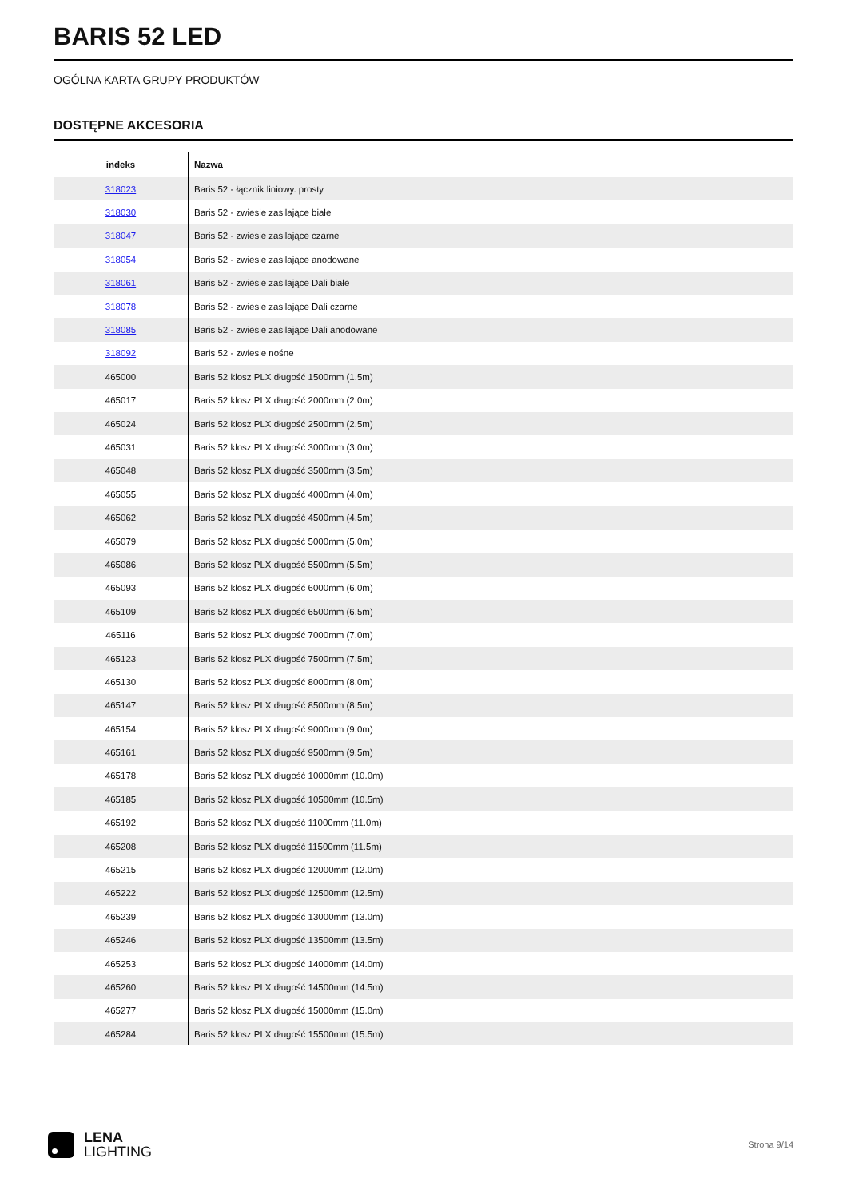BARIS 52 LED
OGÓLNA KARTA GRUPY PRODUKTÓW
DOSTĘPNE AKCESORIA
| indeks | Nazwa |
| --- | --- |
| 318023 | Baris 52 - łącznik liniowy. prosty |
| 318030 | Baris 52 - zwiesie zasilające białe |
| 318047 | Baris 52 - zwiesie zasilające czarne |
| 318054 | Baris 52 - zwiesie zasilające anodowane |
| 318061 | Baris 52 - zwiesie zasilające Dali białe |
| 318078 | Baris 52 - zwiesie zasilające Dali czarne |
| 318085 | Baris 52 - zwiesie zasilające Dali anodowane |
| 318092 | Baris 52 - zwiesie nośne |
| 465000 | Baris 52 klosz PLX długość 1500mm (1.5m) |
| 465017 | Baris 52 klosz PLX długość 2000mm (2.0m) |
| 465024 | Baris 52 klosz PLX długość 2500mm (2.5m) |
| 465031 | Baris 52 klosz PLX długość 3000mm (3.0m) |
| 465048 | Baris 52 klosz PLX długość 3500mm (3.5m) |
| 465055 | Baris 52 klosz PLX długość 4000mm (4.0m) |
| 465062 | Baris 52 klosz PLX długość 4500mm (4.5m) |
| 465079 | Baris 52 klosz PLX długość 5000mm (5.0m) |
| 465086 | Baris 52 klosz PLX długość 5500mm (5.5m) |
| 465093 | Baris 52 klosz PLX długość 6000mm (6.0m) |
| 465109 | Baris 52 klosz PLX długość 6500mm (6.5m) |
| 465116 | Baris 52 klosz PLX długość 7000mm (7.0m) |
| 465123 | Baris 52 klosz PLX długość 7500mm (7.5m) |
| 465130 | Baris 52 klosz PLX długość 8000mm (8.0m) |
| 465147 | Baris 52 klosz PLX długość 8500mm (8.5m) |
| 465154 | Baris 52 klosz PLX długość 9000mm (9.0m) |
| 465161 | Baris 52 klosz PLX długość 9500mm (9.5m) |
| 465178 | Baris 52 klosz PLX długość 10000mm (10.0m) |
| 465185 | Baris 52 klosz PLX długość 10500mm (10.5m) |
| 465192 | Baris 52 klosz PLX długość 11000mm (11.0m) |
| 465208 | Baris 52 klosz PLX długość 11500mm (11.5m) |
| 465215 | Baris 52 klosz PLX długość 12000mm (12.0m) |
| 465222 | Baris 52 klosz PLX długość 12500mm (12.5m) |
| 465239 | Baris 52 klosz PLX długość 13000mm (13.0m) |
| 465246 | Baris 52 klosz PLX długość 13500mm (13.5m) |
| 465253 | Baris 52 klosz PLX długość 14000mm (14.0m) |
| 465260 | Baris 52 klosz PLX długość 14500mm (14.5m) |
| 465277 | Baris 52 klosz PLX długość 15000mm (15.0m) |
| 465284 | Baris 52 klosz PLX długość 15500mm (15.5m) |
LENA
LIGHTING
Strona 9/14